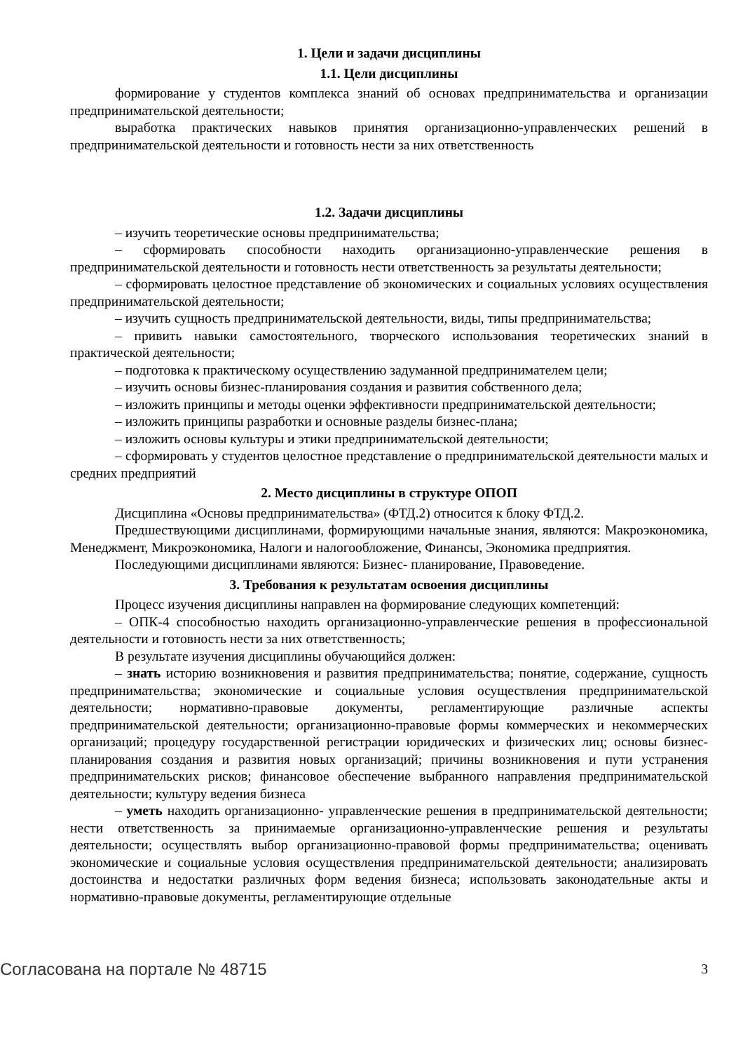1. Цели и задачи дисциплины
1.1. Цели дисциплины
формирование у студентов комплекса знаний об основах предпринимательства и организации предпринимательской деятельности;
выработка практических навыков принятия организационно-управленческих решений в предпринимательской деятельности и готовность нести за них ответственность
1.2. Задачи дисциплины
– изучить теоретические основы предпринимательства;
– сформировать способности находить организационно-управленческие решения в предпринимательской деятельности и готовность нести ответственность за результаты деятельности;
– сформировать целостное представление об экономических и социальных условиях осуществления предпринимательской деятельности;
– изучить сущность предпринимательской деятельности, виды, типы предпринимательства;
– привить навыки самостоятельного, творческого использования теоретических знаний в практической деятельности;
– подготовка к практическому осуществлению задуманной предпринимателем цели;
– изучить основы бизнес-планирования создания и развития собственного дела;
– изложить принципы и методы оценки эффективности предпринимательской деятельности;
– изложить принципы разработки и основные разделы бизнес-плана;
– изложить основы культуры и этики предпринимательской деятельности;
– сформировать у студентов целостное представление о предпринимательской деятельности малых и средних предприятий
2. Место дисциплины в структуре ОПОП
Дисциплина «Основы предпринимательства» (ФТД.2) относится к блоку ФТД.2.
Предшествующими дисциплинами, формирующими начальные знания, являются: Макроэкономика, Менеджмент, Микроэкономика, Налоги и налогообложение, Финансы, Экономика предприятия.
Последующими дисциплинами являются: Бизнес- планирование, Правоведение.
3. Требования к результатам освоения дисциплины
Процесс изучения дисциплины направлен на формирование следующих компетенций:
– ОПК-4 способностью находить организационно-управленческие решения в профессиональной деятельности и готовность нести за них ответственность;
В результате изучения дисциплины обучающийся должен:
– знать историю возникновения и развития предпринимательства; понятие, содержание, сущность предпринимательства; экономические и социальные условия осуществления предпринимательской деятельности; нормативно-правовые документы, регламентирующие различные аспекты предпринимательской деятельности; организационно-правовые формы коммерческих и некоммерческих организаций; процедуру государственной регистрации юридических и физических лиц; основы бизнес-планирования создания и развития новых организаций; причины возникновения и пути устранения предпринимательских рисков; финансовое обеспечение выбранного направления предпринимательской деятельности; культуру ведения бизнеса
– уметь находить организационно- управленческие решения в предпринимательской деятельности; нести ответственность за принимаемые организационно-управленческие решения и результаты деятельности; осуществлять выбор организационно-правовой формы предпринимательства; оценивать экономические и социальные условия осуществления предпринимательской деятельности; анализировать достоинства и недостатки различных форм ведения бизнеса; использовать законодательные акты и нормативно-правовые документы, регламентирующие отдельные
Согласована на портале № 48715 3